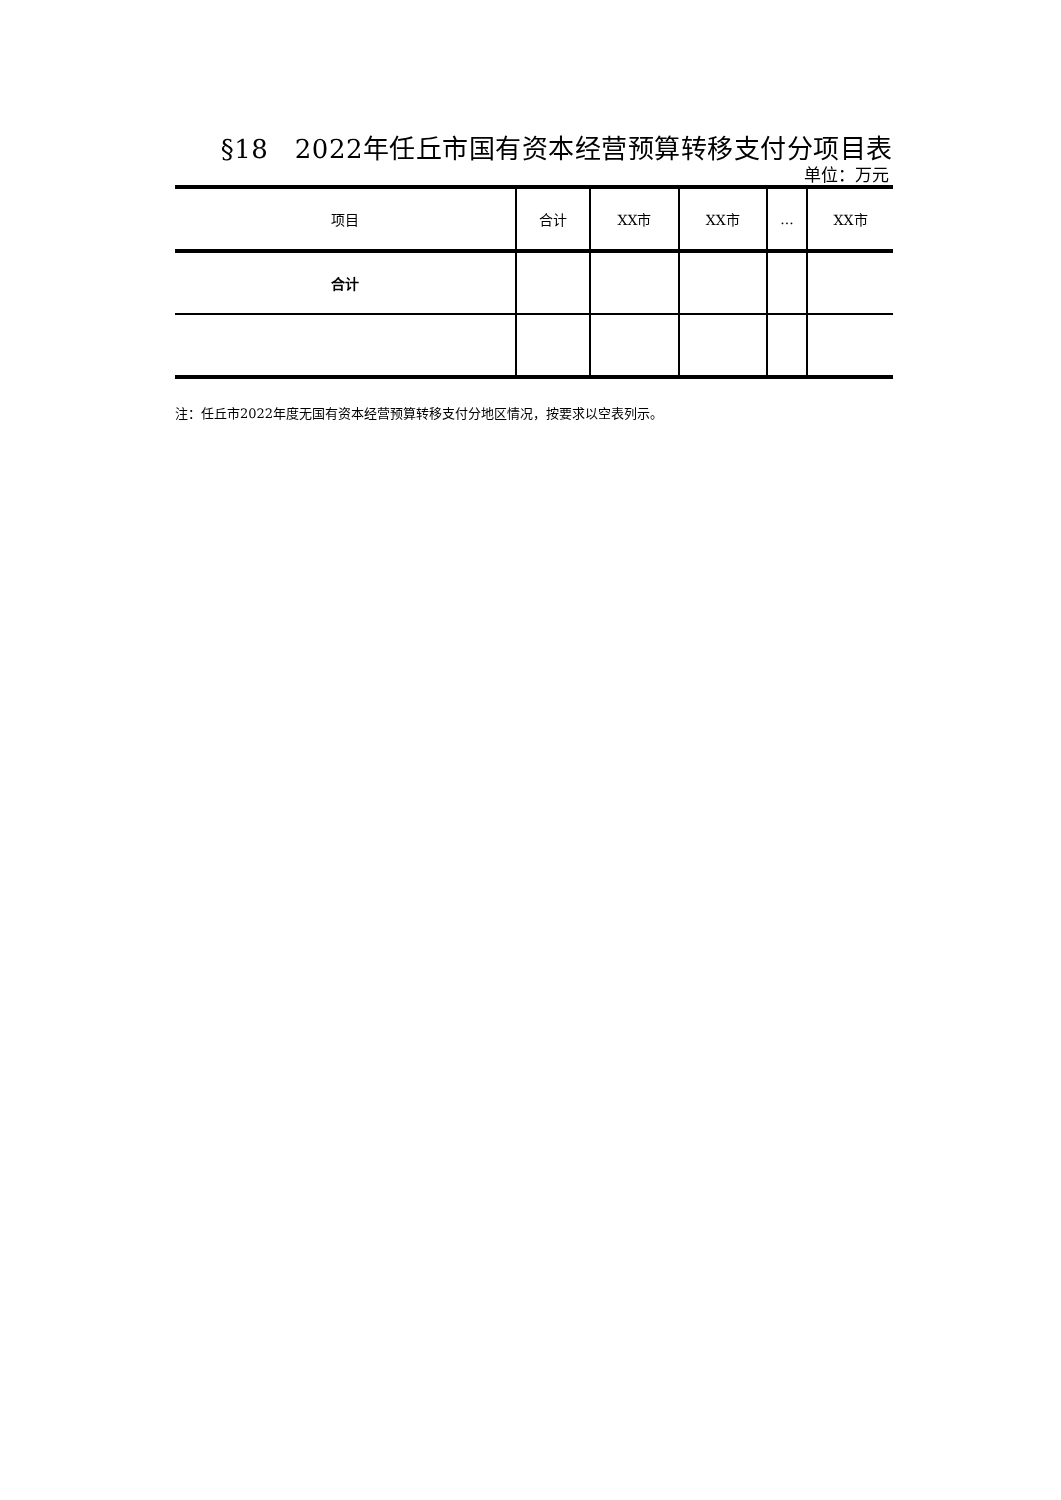§18　2022年任丘市国有资本经营预算转移支付分项目表
单位：万元
| 项目 | 合计 | XX市 | XX市 | ... | XX市 |
| --- | --- | --- | --- | --- | --- |
| 合计 | | | | | |
注：任丘市2022年度无国有资本经营预算转移支付分地区情况，按要求以空表列示。